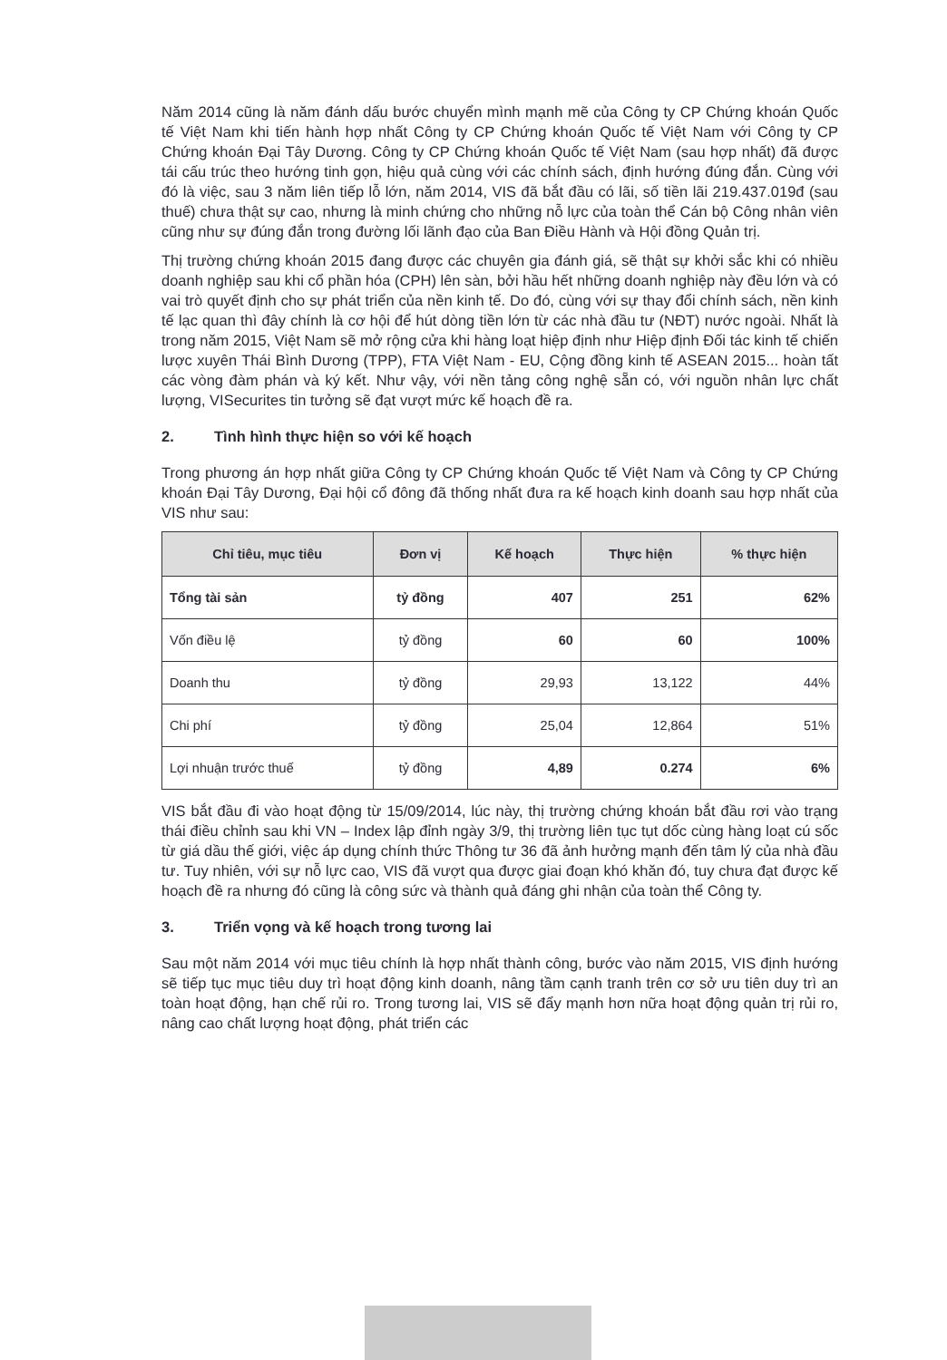Năm 2014 cũng là năm đánh dấu bước chuyển mình mạnh mẽ của Công ty CP Chứng khoán Quốc tế Việt Nam khi tiến hành hợp nhất Công ty CP Chứng khoán Quốc tế Việt Nam với Công ty CP Chứng khoán Đại Tây Dương. Công ty CP Chứng khoán Quốc tế Việt Nam (sau hợp nhất) đã được tái cấu trúc theo hướng tinh gọn, hiệu quả cùng với các chính sách, định hướng đúng đắn. Cùng với đó là việc, sau 3 năm liên tiếp lỗ lớn, năm 2014, VIS đã bắt đầu có lãi, số tiền lãi 219.437.019đ (sau thuế) chưa thật sự cao, nhưng là minh chứng cho những nỗ lực của toàn thể Cán bộ Công nhân viên cũng như sự đúng đắn trong đường lối lãnh đạo của Ban Điều Hành và Hội đồng Quản trị.
Thị trường chứng khoán 2015 đang được các chuyên gia đánh giá, sẽ thật sự khởi sắc khi có nhiều doanh nghiệp sau khi cổ phần hóa (CPH) lên sàn, bởi hầu hết những doanh nghiệp này đều lớn và có vai trò quyết định cho sự phát triển của nền kinh tế. Do đó, cùng với sự thay đổi chính sách, nền kinh tế lạc quan thì đây chính là cơ hội để hút dòng tiền lớn từ các nhà đầu tư (NĐT) nước ngoài. Nhất là trong năm 2015, Việt Nam sẽ mở rộng cửa khi hàng loạt hiệp định như Hiệp định Đối tác kinh tế chiến lược xuyên Thái Bình Dương (TPP), FTA Việt Nam - EU, Cộng đồng kinh tế ASEAN 2015... hoàn tất các vòng đàm phán và ký kết. Như vậy, với nền tảng công nghệ sẵn có, với nguồn nhân lực chất lượng, VISecurites tin tưởng sẽ đạt vượt mức kế hoạch đề ra.
2. Tình hình thực hiện so với kế hoạch
Trong phương án hợp nhất giữa Công ty CP Chứng khoán Quốc tế Việt Nam và Công ty CP Chứng khoán Đại Tây Dương, Đại hội cổ đông đã thống nhất đưa ra kế hoạch kinh doanh sau hợp nhất của VIS như sau:
| Chỉ tiêu, mục tiêu | Đơn vị | Kế hoạch | Thực hiện | % thực hiện |
| --- | --- | --- | --- | --- |
| Tổng tài sản | tỷ đồng | 407 | 251 | 62% |
| Vốn điều lệ | tỷ đồng | 60 | 60 | 100% |
| Doanh thu | tỷ đồng | 29,93 | 13,122 | 44% |
| Chi phí | tỷ đồng | 25,04 | 12,864 | 51% |
| Lợi nhuận trước thuế | tỷ đồng | 4,89 | 0.274 | 6% |
VIS bắt đầu đi vào hoạt động từ 15/09/2014, lúc này, thị trường chứng khoán bắt đầu rơi vào trạng thái điều chỉnh sau khi VN – Index lập đỉnh ngày 3/9, thị trường liên tục tụt dốc cùng hàng loạt cú sốc từ giá dầu thế giới, việc áp dụng chính thức Thông tư 36 đã ảnh hưởng mạnh đến tâm lý của nhà đầu tư. Tuy nhiên, với sự nỗ lực cao, VIS đã vượt qua được giai đoạn khó khăn đó, tuy chưa đạt được kế hoạch đề ra nhưng đó cũng là công sức và thành quả đáng ghi nhận của toàn thể Công ty.
3. Triển vọng và kế hoạch trong tương lai
Sau một năm 2014 với mục tiêu chính là hợp nhất thành công, bước vào năm 2015, VIS định hướng sẽ tiếp tục mục tiêu duy trì hoạt động kinh doanh, nâng tầm cạnh tranh trên cơ sở ưu tiên duy trì an toàn hoạt động, hạn chế rủi ro. Trong tương lai, VIS sẽ đẩy mạnh hơn nữa hoạt động quản trị rủi ro, nâng cao chất lượng hoạt động, phát triển các